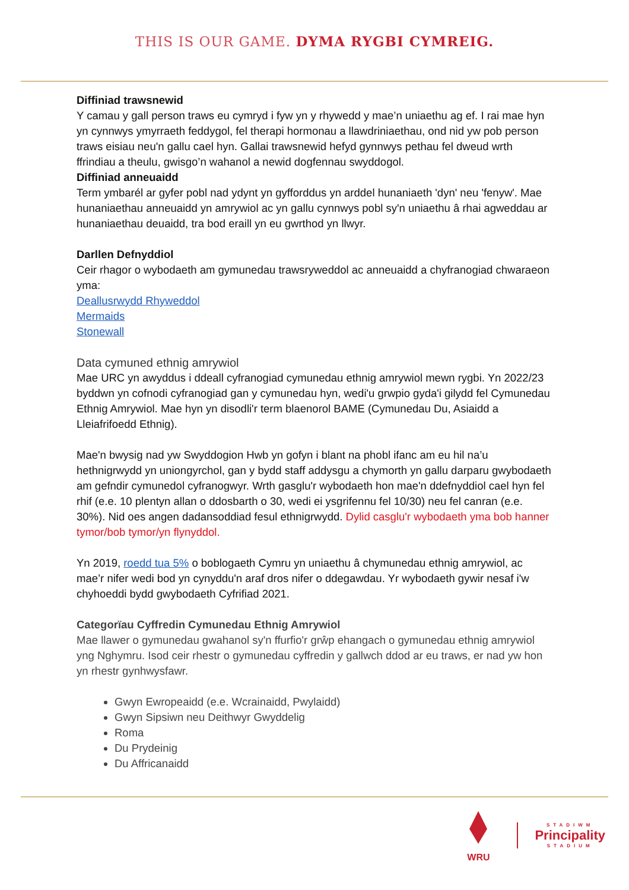THIS IS OUR GAME. DYMA RYGBI CYMREIG.
Diffiniad trawsnewid
Y camau y gall person traws eu cymryd i fyw yn y rhywedd y mae’n uniaethu ag ef. I rai mae hyn yn cynnwys ymyrraeth feddygol, fel therapi hormonau a llawdriniaethau, ond nid yw pob person traws eisiau neu'n gallu cael hyn. Gallai trawsnewid hefyd gynnwys pethau fel dweud wrth ffrindiau a theulu, gwisgo’n wahanol a newid dogfennau swyddogol.
Diffiniad anneuaidd
Term ymbarél ar gyfer pobl nad ydynt yn gyfforddus yn arddel hunaniaeth 'dyn' neu 'fenyw'. Mae hunaniaethau anneuaidd yn amrywiol ac yn gallu cynnwys pobl sy'n uniaethu â rhai agweddau ar hunaniaethau deuaidd, tra bod eraill yn eu gwrthod yn llwyr.
Darllen Defnyddiol
Ceir rhagor o wybodaeth am gymunedau trawsryweddol ac anneuaidd a chyfranogiad chwaraeon yma:
Deallusrwydd Rhyweddol
Mermaids
Stonewall
Data cymuned ethnig amrywiol
Mae URC yn awyddus i ddeall cyfranogiad cymunedau ethnig amrywiol mewn rygbi. Yn 2022/23 byddwn yn cofnodi cyfranogiad gan y cymunedau hyn, wedi'u grwpio gyda'i gilydd fel Cymunedau Ethnig Amrywiol. Mae hyn yn disodli'r term blaenorol BAME (Cymunedau Du, Asiaidd a Lleiafrifoedd Ethnig).
Mae'n bwysig nad yw Swyddogion Hwb yn gofyn i blant na phobl ifanc am eu hil na’u hethnigrwydd yn uniongyrchol, gan y bydd staff addysgu a chymorth yn gallu darparu gwybodaeth am gefndir cymunedol cyfranogwyr. Wrth gasglu'r wybodaeth hon mae'n ddefnyddiol cael hyn fel rhif (e.e. 10 plentyn allan o ddosbarth o 30, wedi ei ysgrifennu fel 10/30) neu fel canran (e.e. 30%). Nid oes angen dadansoddiad fesul ethnigrwydd. Dylid casglu'r wybodaeth yma bob hanner tymor/bob tymor/yn flynyddol.
Yn 2019, roedd tua 5% o boblogaeth Cymru yn uniaethu â chymunedau ethnig amrywiol, ac mae’r nifer wedi bod yn cynyddu'n araf dros nifer o ddegawdau. Yr wybodaeth gywir nesaf i'w chyhoeddi bydd gwybodaeth Cyfrifiad 2021.
Categorïau Cyffredin Cymunedau Ethnig Amrywiol
Mae llawer o gymunedau gwahanol sy'n ffurfio'r grŵp ehangach o gymunedau ethnig amrywiol yng Nghymru. Isod ceir rhestr o gymunedau cyffredin y gallwch ddod ar eu traws, er nad yw hon yn rhestr gynhwysfawr.
Gwyn Ewropeaidd (e.e. Wcrainaidd, Pwylaidd)
Gwyn Sipsiwn neu Deithwyr Gwyddelig
Roma
Du Prydeinig
Du Affricanaidd
WRU
STADIWM
Principality
STADIUM